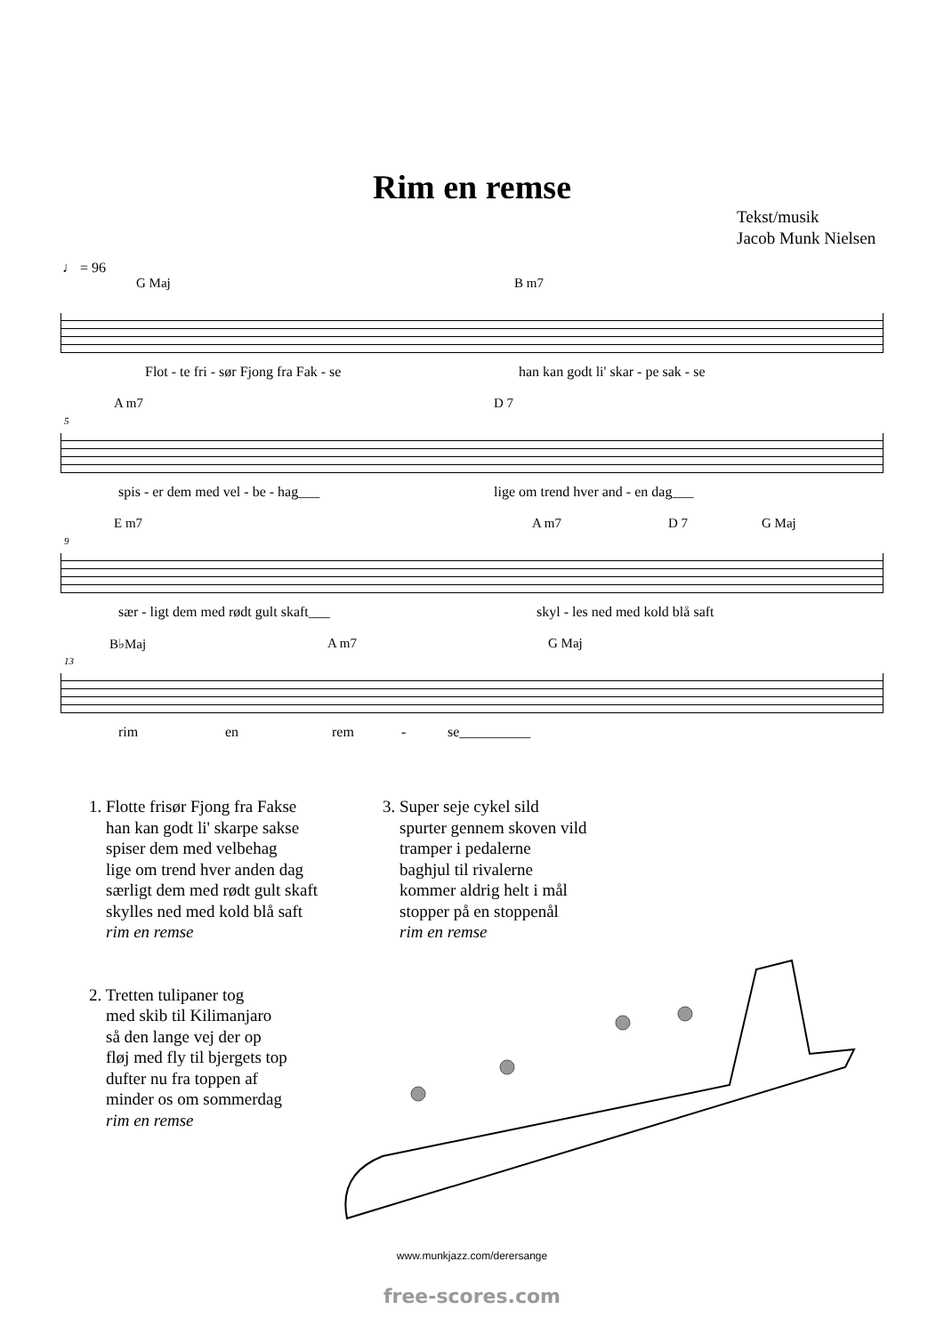Rim en remse
Tekst/musik
Jacob Munk Nielsen
♩ = 96
G Maj B m7
Flot - te fri - sør Fjong fra Fak - se han kan godt li' skar - pe sak - se
5
A m7 D 7
spis - er dem med vel - be - hag___ lige om trend hver and - en dag___
9
E m7 A m7 D 7 G Maj
sær - ligt dem med rødt gult skaft___ skyl - les ned med kold blå saft
13
B♭Maj A m7 G Maj
rim en rem - se__________
1. Flotte frisør Fjong fra Fakse
han kan godt li' skarpe sakse
spiser dem med velbehag
lige om trend hver anden dag
særligt dem med rødt gult skaft
skylles ned med kold blå saft
rim en remse
2. Tretten tulipaner tog
med skib til Kilimanjaro
så den lange vej der op
fløj med fly til bjergets top
dufter nu fra toppen af
minder os om sommerdag
rim en remse
3. Super seje cykel sild
spurter gennem skoven vild
tramper i pedalerne
baghjul til rivalerne
kommer aldrig helt i mål
stopper på en stoppenål
rim en remse
www.munkjazz.com/derersange
free-scores.com